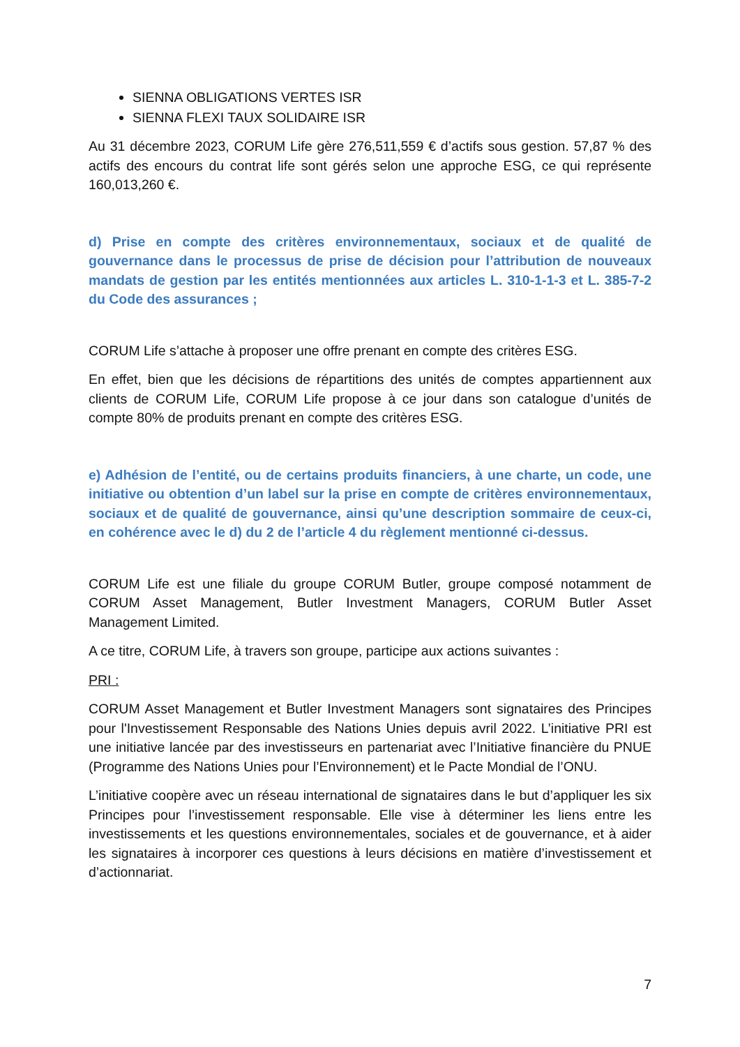SIENNA OBLIGATIONS VERTES ISR
SIENNA FLEXI TAUX SOLIDAIRE ISR
Au 31 décembre 2023, CORUM Life gère 276,511,559 € d’actifs sous gestion. 57,87 % des actifs des encours du contrat life sont gérés selon une approche ESG, ce qui représente 160,013,260 €.
d) Prise en compte des critères environnementaux, sociaux et de qualité de gouvernance dans le processus de prise de décision pour l’attribution de nouveaux mandats de gestion par les entités mentionnées aux articles L. 310-1-1-3 et L. 385-7-2 du Code des assurances ;
CORUM Life s’attache à proposer une offre prenant en compte des critères ESG.
En effet, bien que les décisions de répartitions des unités de comptes appartiennent aux clients de CORUM Life, CORUM Life propose à ce jour dans son catalogue d’unités de compte 80% de produits prenant en compte des critères ESG.
e) Adhésion de l’entité, ou de certains produits financiers, à une charte, un code, une initiative ou obtention d’un label sur la prise en compte de critères environnementaux, sociaux et de qualité de gouvernance, ainsi qu’une description sommaire de ceux-ci, en cohérence avec le d) du 2 de l’article 4 du règlement mentionné ci-dessus.
CORUM Life est une filiale du groupe CORUM Butler, groupe composé notamment de CORUM Asset Management, Butler Investment Managers, CORUM Butler Asset Management Limited.
A ce titre, CORUM Life, à travers son groupe, participe aux actions suivantes :
PRI :
CORUM Asset Management et Butler Investment Managers sont signataires des Principes pour l'Investissement Responsable des Nations Unies depuis avril 2022. L’initiative PRI est une initiative lancée par des investisseurs en partenariat avec l’Initiative financière du PNUE (Programme des Nations Unies pour l’Environnement) et le Pacte Mondial de l’ONU.
L’initiative coopère avec un réseau international de signataires dans le but d’appliquer les six Principes pour l’investissement responsable. Elle vise à déterminer les liens entre les investissements et les questions environnementales, sociales et de gouvernance, et à aider les signataires à incorporer ces questions à leurs décisions en matière d’investissement et d’actionnariat.
7